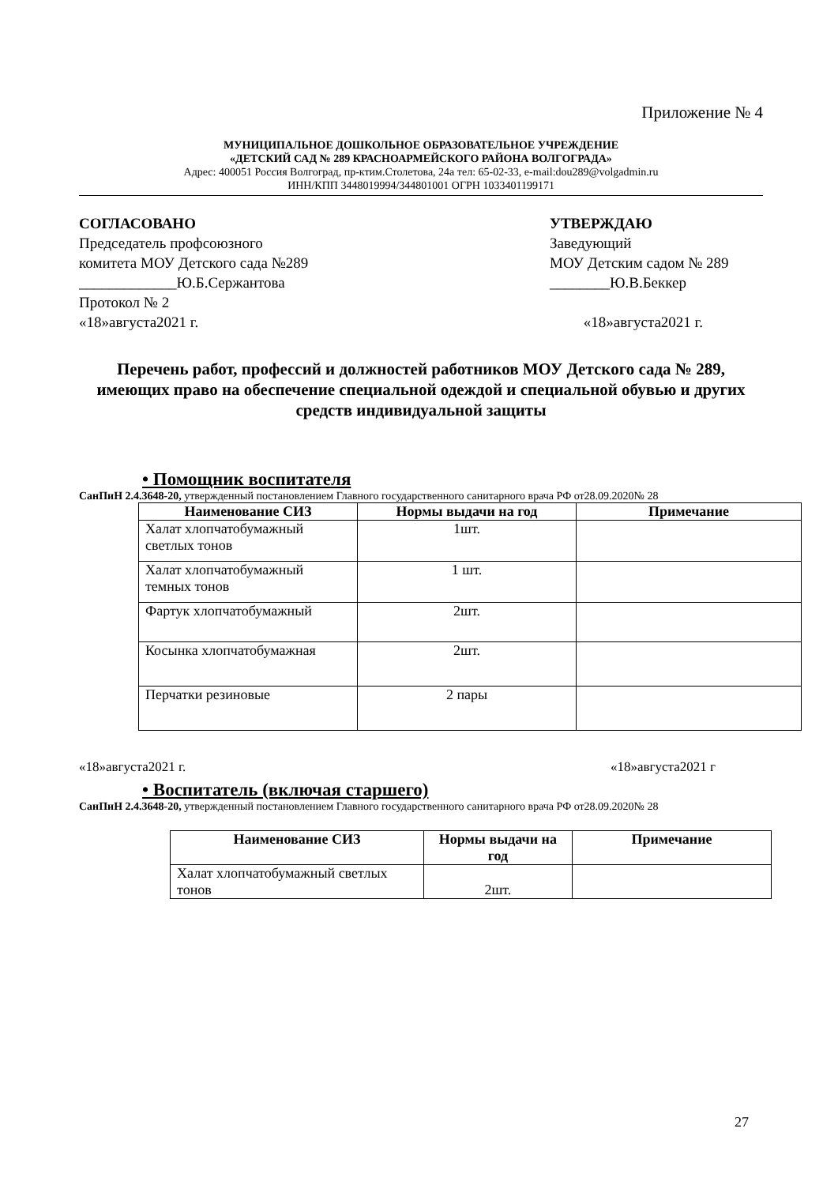Приложение № 4
МУНИЦИПАЛЬНОЕ ДОШКОЛЬНОЕ ОБРАЗОВАТЕЛЬНОЕ УЧРЕЖДЕНИЕ
«ДЕТСКИЙ САД № 289 КРАСНОАРМЕЙСКОГО РАЙОНА ВОЛГОГРАДА»
Адрес: 400051 Россия Волгоград, пр-ктим.Столетова, 24а тел: 65-02-33, e-mail:dou289@volgadmin.ru
ИНН/КПП 3448019994/344801001 ОГРН 1033401199171
СОГЛАСОВАНО
Председатель профсоюзного
комитета МОУ Детского сада №289
_____________Ю.Б.Сержантова
Протокол № 2
«18»августа2021 г.
УТВЕРЖДАЮ
Заведующий
МОУ Детским садом № 289
________Ю.В.Беккер
«18»августа2021 г.
Перечень работ, профессий и должностей работников МОУ Детского сада № 289, имеющих право на обеспечение специальной одеждой и специальной обувью и других средств индивидуальной защиты
• Помощник воспитателя
СанПиН 2.4.3648-20, утвержденный постановлением Главного государственного санитарного врача РФ от28.09.2020№ 28
| Наименование СИЗ | Нормы выдачи на год | Примечание |
| --- | --- | --- |
| Халат хлопчатобумажный светлых тонов | 1шт. | |
| Халат хлопчатобумажный темных тонов | 1 шт. | |
| Фартук хлопчатобумажный | 2шт. | |
| Косынка хлопчатобумажная | 2шт. | |
| Перчатки резиновые | 2 пары | |
«18»августа2021 г. «18»августа2021 г
• Воспитатель (включая старшего)
СанПиН 2.4.3648-20, утвержденный постановлением Главного государственного санитарного врача РФ от28.09.2020№ 28
| Наименование СИЗ | Нормы выдачи на год | Примечание |
| --- | --- | --- |
| Халат хлопчатобумажный светлых тонов | 2шт. | |
27